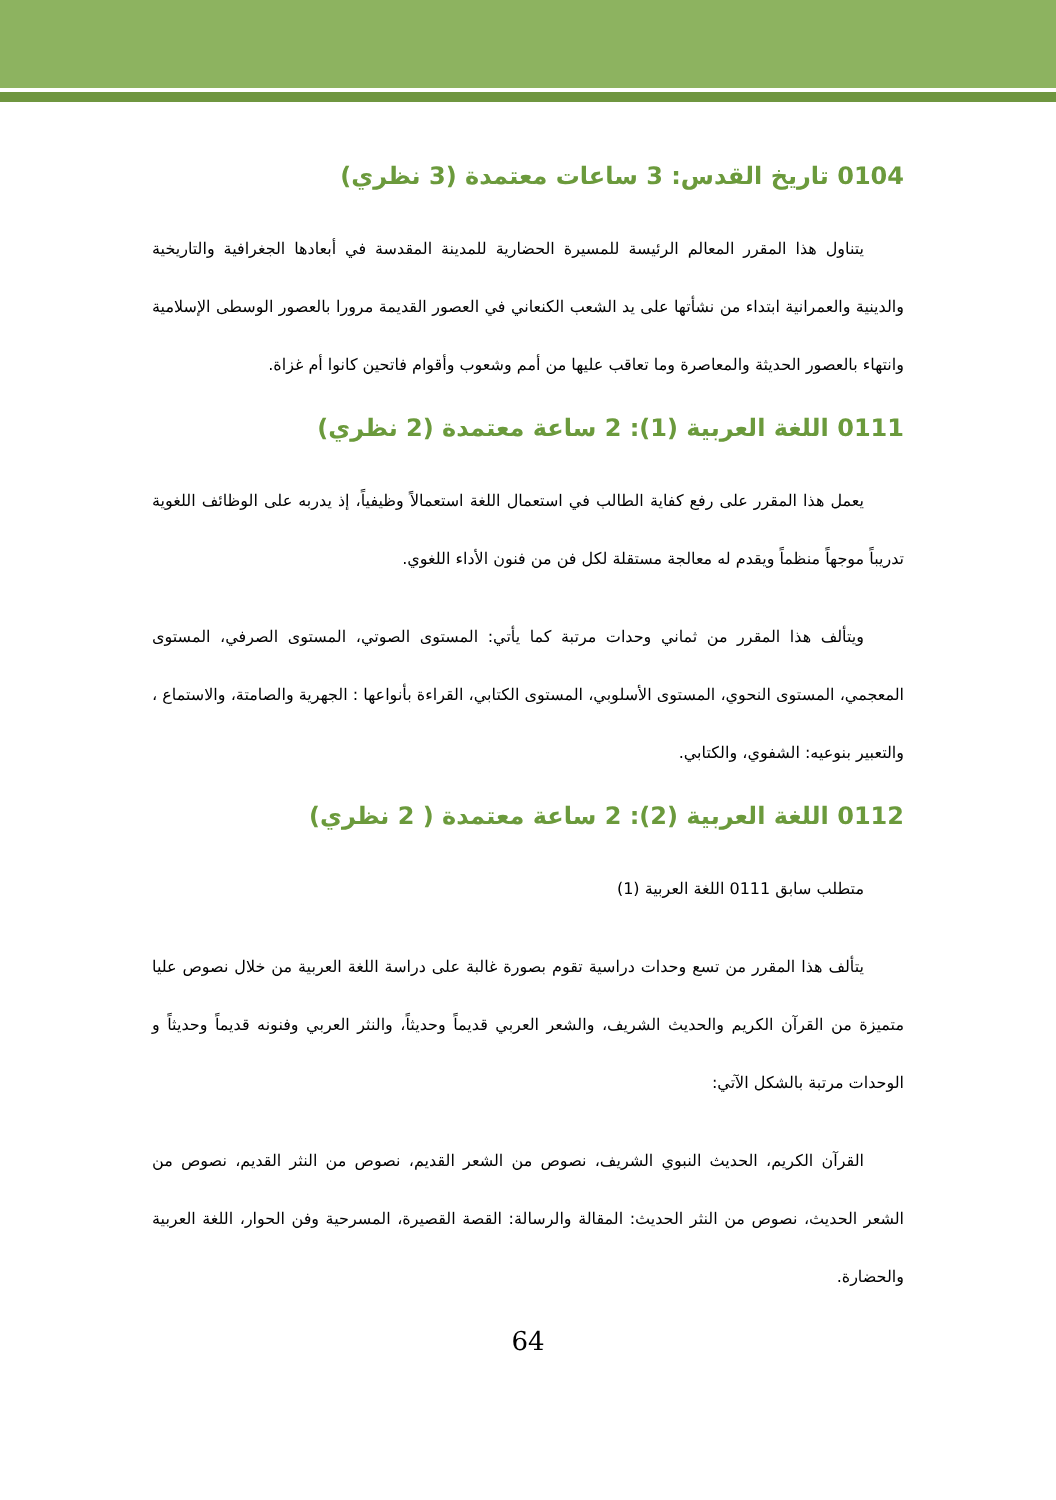0104 تاريخ القدس: 3 ساعات معتمدة (3 نظري)
يتناول هذا المقرر المعالم الرئيسة للمسيرة الحضارية للمدينة المقدسة في أبعادها الجغرافية والتاريخية والدينية والعمرانية ابتداء من نشأتها على يد الشعب الكنعاني في العصور القديمة مرورا بالعصور الوسطى الإسلامية وانتهاء بالعصور الحديثة والمعاصرة وما تعاقب عليها من أمم وشعوب وأقوام فاتحين كانوا أم غزاة.
0111 اللغة العربية (1): 2 ساعة معتمدة (2 نظري)
يعمل هذا المقرر على رفع كفاية الطالب في استعمال اللغة استعمالاً وظيفياً، إذ يدربه على الوظائف اللغوية تدريباً موجهاً منظماً ويقدم له معالجة مستقلة لكل فن من فنون الأداء اللغوي.
ويتألف هذا المقرر من ثماني وحدات مرتبة كما يأتي: المستوى الصوتي، المستوى الصرفي، المستوى المعجمي، المستوى النحوي، المستوى الأسلوبي، المستوى الكتابي، القراءة بأنواعها : الجهرية والصامتة، والاستماع ، والتعبير بنوعيه: الشفوي، والكتابي.
0112 اللغة العربية (2): 2 ساعة معتمدة ( 2 نظري)
متطلب سابق 0111 اللغة العربية (1)
يتألف هذا المقرر من تسع وحدات دراسية تقوم بصورة غالبة على دراسة اللغة العربية من خلال نصوص عليا متميزة من القرآن الكريم والحديث الشريف، والشعر العربي قديماً وحديثاً، والنثر العربي وفنونه قديماً وحديثاً و الوحدات مرتبة بالشكل الآتي:
القرآن الكريم، الحديث النبوي الشريف، نصوص من الشعر القديم، نصوص من النثر القديم، نصوص من الشعر الحديث، نصوص من النثر الحديث: المقالة والرسالة: القصة القصيرة، المسرحية وفن الحوار، اللغة العربية والحضارة.
64